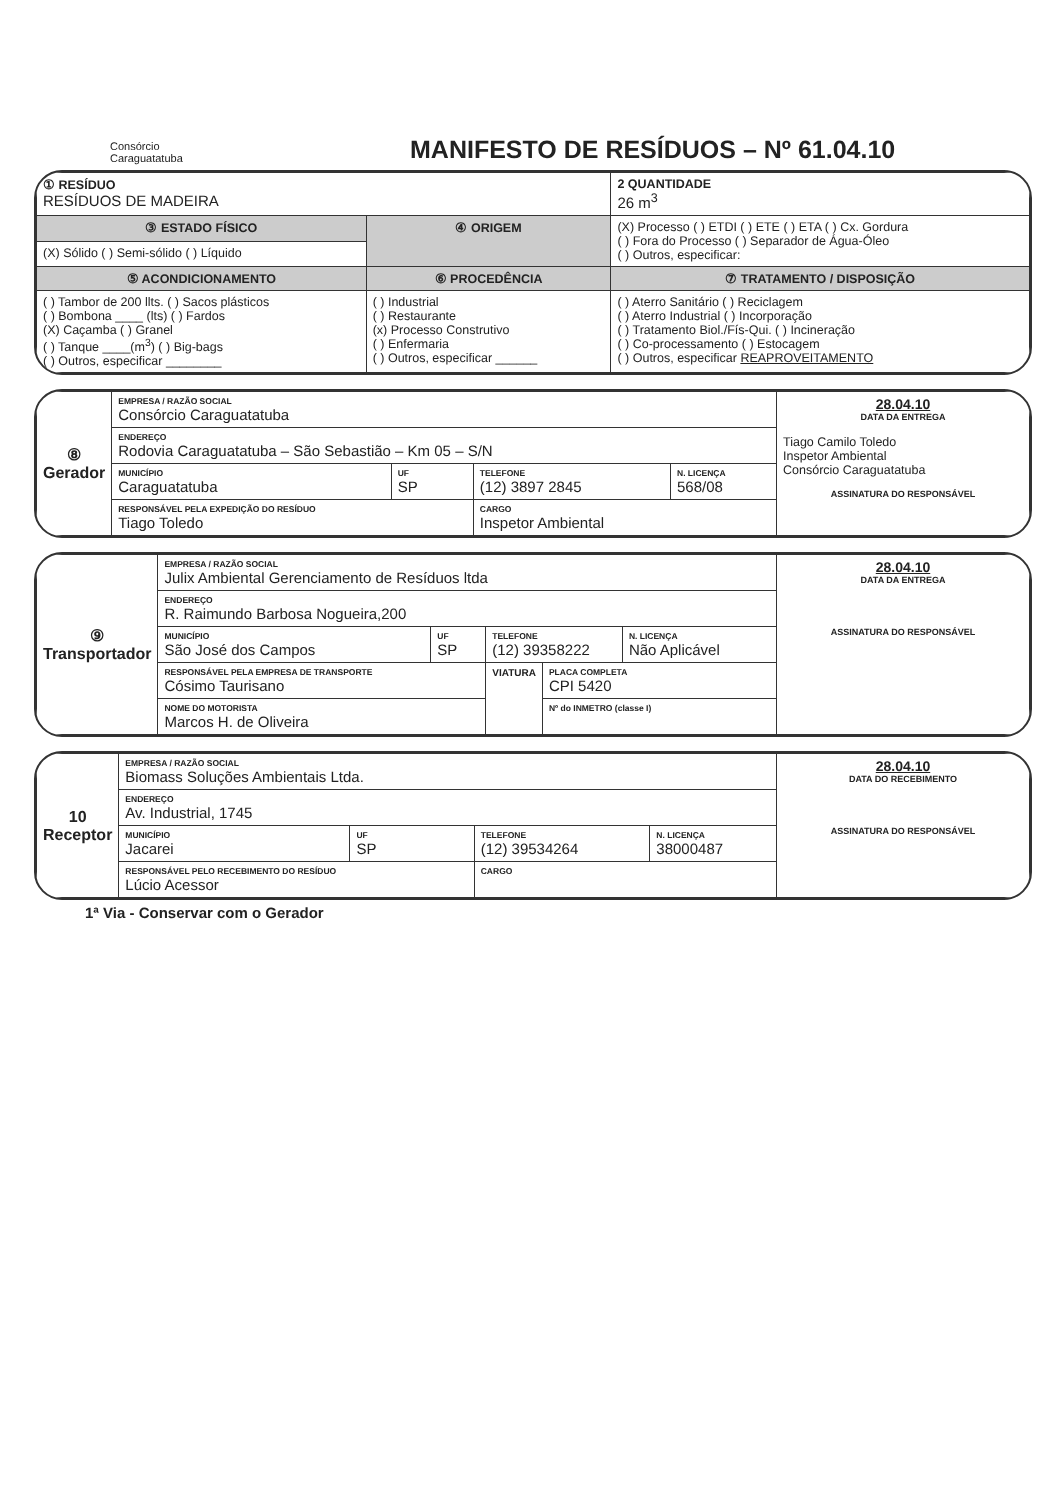Consórcio
Caraguatatuba
MANIFESTO DE RESÍDUOS – Nº 61.04.10
| ① RESÍDUO RESÍDUOS DE MADEIRA | | 2 QUANTIDADE 26 m<sup>3</sup> |
| ③ ESTADO FÍSICO | ④ ORIGEM | (X) Processo ( ) ETDI ( ) ETE ( ) ETA ( ) Cx. Gordura ( ) Fora do Processo ( ) Separador de Água-Óleo ( ) Outros, especificar: |
| (X) Sólido ( ) Semi-sólido ( ) Líquido | | |
| ⑤ ACONDICIONAMENTO | ⑥ PROCEDÊNCIA | ⑦ TRATAMENTO / DISPOSIÇÃO |
| ( ) Tambor de 200 llts. ( ) Sacos plásticos ( ) Bombona ____ (lts) ( ) Fardos (X) Caçamba ( ) Granel ( ) Tanque ____(m<sup>3</sup>) ( ) Big-bags ( ) Outros, especificar ________ | ( ) Industrial ( ) Restaurante (x) Processo Construtivo ( ) Enfermaria ( ) Outros, especificar ______ | ( ) Aterro Sanitário ( ) Reciclagem ( ) Aterro Industrial ( ) Incorporação ( ) Tratamento Biol./Fís-Qui. ( ) Incineração ( ) Co-processamento ( ) Estocagem ( ) Outros, especificar REAPROVEITAMENTO |
| ⑧ Gerador | EMPRESA / RAZÃO SOCIAL Consórcio Caraguatatuba | | | | 28.04.10 DATA DA ENTREGA Tiago Camilo Toledo Inspetor Ambiental Consórcio Caraguatatuba ASSINATURA DO RESPONSÁVEL |
| | ENDEREÇO Rodovia Caraguatatuba – São Sebastião – Km 05 – S/N | | | | |
| | MUNICÍPIO Caraguatatuba | UF SP | TELEFONE (12) 3897 2845 | N. LICENÇA 568/08 | |
| | RESPONSÁVEL PELA EXPEDIÇÃO DO RESÍDUO Tiago Toledo | | CARGO Inspetor Ambiental | | |
| ⑨ Transportador | EMPRESA / RAZÃO SOCIAL Julix Ambiental Gerenciamento de Resíduos ltda | | | | | 28.04.10 DATA DA ENTREGA ASSINATURA DO RESPONSÁVEL |
| | ENDEREÇO R. Raimundo Barbosa Nogueira,200 | | | | | |
| | MUNICÍPIO São José dos Campos | UF SP | TELEFONE (12) 39358222 | | N. LICENÇA Não Aplicável | |
| | RESPONSÁVEL PELA EMPRESA DE TRANSPORTE Cósimo Taurisano | | VIATURA | PLACA COMPLETA CPI 5420 | | |
| | NOME DO MOTORISTA Marcos H. de Oliveira | | | Nº do INMETRO (classe I) | | |
| 10 Receptor | EMPRESA / RAZÃO SOCIAL Biomass Soluções Ambientais Ltda. | | | | 28.04.10 DATA DO RECEBIMENTO ASSINATURA DO RESPONSÁVEL |
| | ENDEREÇO Av. Industrial, 1745 | | | | |
| | MUNICÍPIO Jacarei | UF SP | TELEFONE (12) 39534264 | N. LICENÇA 38000487 | |
| | RESPONSÁVEL PELO RECEBIMENTO DO RESÍDUO Lúcio Acessor | | CARGO | | |
1ª Via - Conservar com o Gerador